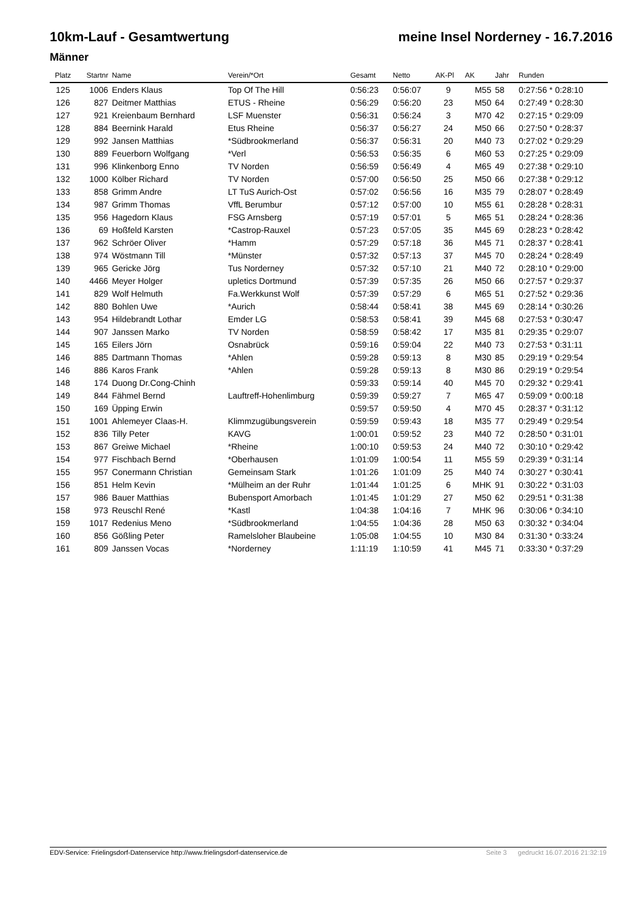10km-Lauf - Gesamtwertung meine Insel Norderney - 16.7.2016
Männer
| Platz | Startnr | Name | Verein/*Ort | Gesamt | Netto | AK-Pl | AK | Jahr | Runden |
| --- | --- | --- | --- | --- | --- | --- | --- | --- | --- |
| 125 | 1006 | Enders Klaus | Top Of The Hill | 0:56:23 | 0:56:07 | 9 | M55 | 58 | 0:27:56 * 0:28:10 |
| 126 | 827 | Deitmer Matthias | ETUS - Rheine | 0:56:29 | 0:56:20 | 23 | M50 | 64 | 0:27:49 * 0:28:30 |
| 127 | 921 | Kreienbaum Bernhard | LSF Muenster | 0:56:31 | 0:56:24 | 3 | M70 | 42 | 0:27:15 * 0:29:09 |
| 128 | 884 | Beernink Harald | Etus Rheine | 0:56:37 | 0:56:27 | 24 | M50 | 66 | 0:27:50 * 0:28:37 |
| 129 | 992 | Jansen Matthias | *Südbrookmerland | 0:56:37 | 0:56:31 | 20 | M40 | 73 | 0:27:02 * 0:29:29 |
| 130 | 889 | Feuerborn Wolfgang | *Verl | 0:56:53 | 0:56:35 | 6 | M60 | 53 | 0:27:25 * 0:29:09 |
| 131 | 996 | Klinkenborg Enno | TV Norden | 0:56:59 | 0:56:49 | 4 | M65 | 49 | 0:27:38 * 0:29:10 |
| 132 | 1000 | Kölber Richard | TV Norden | 0:57:00 | 0:56:50 | 25 | M50 | 66 | 0:27:38 * 0:29:12 |
| 133 | 858 | Grimm Andre | LT TuS Aurich-Ost | 0:57:02 | 0:56:56 | 16 | M35 | 79 | 0:28:07 * 0:28:49 |
| 134 | 987 | Grimm Thomas | VffL Berumbur | 0:57:12 | 0:57:00 | 10 | M55 | 61 | 0:28:28 * 0:28:31 |
| 135 | 956 | Hagedorn Klaus | FSG Arnsberg | 0:57:19 | 0:57:01 | 5 | M65 | 51 | 0:28:24 * 0:28:36 |
| 136 | 69 | Hoßfeld Karsten | *Castrop-Rauxel | 0:57:23 | 0:57:05 | 35 | M45 | 69 | 0:28:23 * 0:28:42 |
| 137 | 962 | Schröer Oliver | *Hamm | 0:57:29 | 0:57:18 | 36 | M45 | 71 | 0:28:37 * 0:28:41 |
| 138 | 974 | Wöstmann Till | *Münster | 0:57:32 | 0:57:13 | 37 | M45 | 70 | 0:28:24 * 0:28:49 |
| 139 | 965 | Gericke Jörg | Tus Norderney | 0:57:32 | 0:57:10 | 21 | M40 | 72 | 0:28:10 * 0:29:00 |
| 140 | 4466 | Meyer Holger | upletics Dortmund | 0:57:39 | 0:57:35 | 26 | M50 | 66 | 0:27:57 * 0:29:37 |
| 141 | 829 | Wolf Helmuth | Fa.Werkkunst Wolf | 0:57:39 | 0:57:29 | 6 | M65 | 51 | 0:27:52 * 0:29:36 |
| 142 | 880 | Bohlen Uwe | *Aurich | 0:58:44 | 0:58:41 | 38 | M45 | 69 | 0:28:14 * 0:30:26 |
| 143 | 954 | Hildebrandt Lothar | Emder LG | 0:58:53 | 0:58:41 | 39 | M45 | 68 | 0:27:53 * 0:30:47 |
| 144 | 907 | Janssen Marko | TV Norden | 0:58:59 | 0:58:42 | 17 | M35 | 81 | 0:29:35 * 0:29:07 |
| 145 | 165 | Eilers Jörn | Osnabrück | 0:59:16 | 0:59:04 | 22 | M40 | 73 | 0:27:53 * 0:31:11 |
| 146 | 885 | Dartmann Thomas | *Ahlen | 0:59:28 | 0:59:13 | 8 | M30 | 85 | 0:29:19 * 0:29:54 |
| 146 | 886 | Karos Frank | *Ahlen | 0:59:28 | 0:59:13 | 8 | M30 | 86 | 0:29:19 * 0:29:54 |
| 148 | 174 | Duong Dr.Cong-Chinh | | 0:59:33 | 0:59:14 | 40 | M45 | 70 | 0:29:32 * 0:29:41 |
| 149 | 844 | Fähmel Bernd | Lauftreff-Hohenlimburg | 0:59:39 | 0:59:27 | 7 | M65 | 47 | 0:59:09 * 0:00:18 |
| 150 | 169 | Üpping Erwin | | 0:59:57 | 0:59:50 | 4 | M70 | 45 | 0:28:37 * 0:31:12 |
| 151 | 1001 | Ahlemeyer Claas-H. | Klimmzugübungsverein | 0:59:59 | 0:59:43 | 18 | M35 | 77 | 0:29:49 * 0:29:54 |
| 152 | 836 | Tilly Peter | KAVG | 1:00:01 | 0:59:52 | 23 | M40 | 72 | 0:28:50 * 0:31:01 |
| 153 | 867 | Greiwe Michael | *Rheine | 1:00:10 | 0:59:53 | 24 | M40 | 72 | 0:30:10 * 0:29:42 |
| 154 | 977 | Fischbach Bernd | *Oberhausen | 1:01:09 | 1:00:54 | 11 | M55 | 59 | 0:29:39 * 0:31:14 |
| 155 | 957 | Conermann Christian | Gemeinsam Stark | 1:01:26 | 1:01:09 | 25 | M40 | 74 | 0:30:27 * 0:30:41 |
| 156 | 851 | Helm Kevin | *Mülheim an der Ruhr | 1:01:44 | 1:01:25 | 6 | MHK | 91 | 0:30:22 * 0:31:03 |
| 157 | 986 | Bauer Matthias | Bubensport Amorbach | 1:01:45 | 1:01:29 | 27 | M50 | 62 | 0:29:51 * 0:31:38 |
| 158 | 973 | Reuschl René | *Kastl | 1:04:38 | 1:04:16 | 7 | MHK | 96 | 0:30:06 * 0:34:10 |
| 159 | 1017 | Redenius Meno | *Südbrookmerland | 1:04:55 | 1:04:36 | 28 | M50 | 63 | 0:30:32 * 0:34:04 |
| 160 | 856 | Gößling Peter | Ramelsloher Blaubeine | 1:05:08 | 1:04:55 | 10 | M30 | 84 | 0:31:30 * 0:33:24 |
| 161 | 809 | Janssen Vocas | *Norderney | 1:11:19 | 1:10:59 | 41 | M45 | 71 | 0:33:30 * 0:37:29 |
EDV-Service: Frielingsdorf-Datenservice http://www.frielingsdorf-datenservice.de Seite 3 gedruckt 16.07.2016 21:32:19